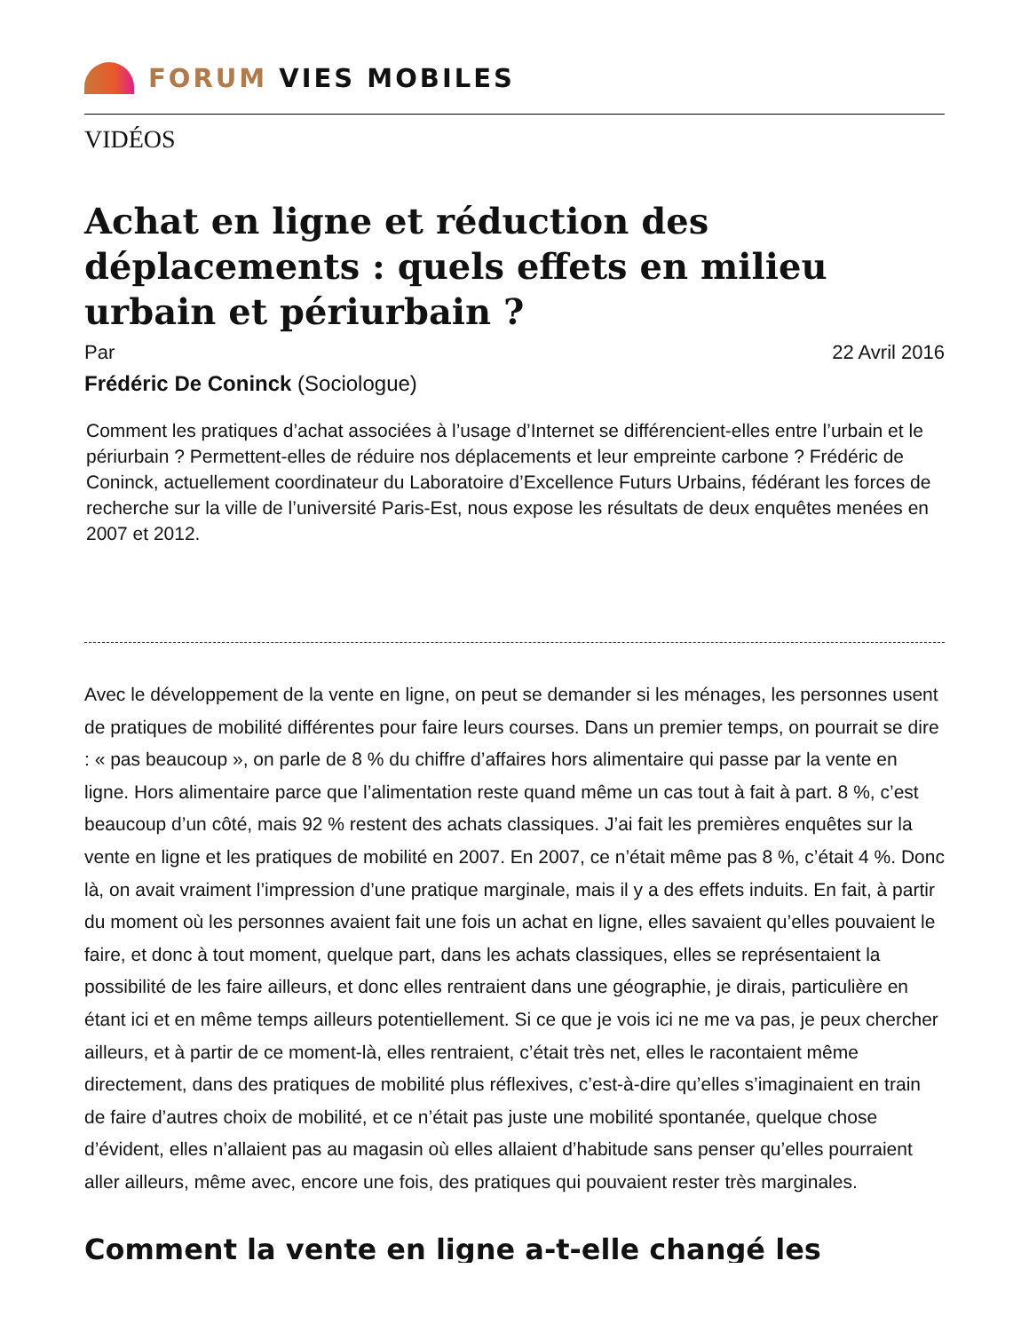FORUM VIES MOBILES
VIDÉOS
Achat en ligne et réduction des déplacements : quels effets en milieu urbain et périurbain ?
Par 22 Avril 2016
Frédéric De Coninck (Sociologue)
Comment les pratiques d’achat associées à l’usage d’Internet se différencient-elles entre l’urbain et le périurbain ? Permettent-elles de réduire nos déplacements et leur empreinte carbone ? Frédéric de Coninck, actuellement coordinateur du Laboratoire d’Excellence Futurs Urbains, fédérant les forces de recherche sur la ville de l’université Paris-Est, nous expose les résultats de deux enquêtes menées en 2007 et 2012.
Avec le développement de la vente en ligne, on peut se demander si les ménages, les personnes usent de pratiques de mobilité différentes pour faire leurs courses. Dans un premier temps, on pourrait se dire : « pas beaucoup », on parle de 8 % du chiffre d’affaires hors alimentaire qui passe par la vente en ligne. Hors alimentaire parce que l’alimentation reste quand même un cas tout à fait à part. 8 %, c’est beaucoup d’un côté, mais 92 % restent des achats classiques. J’ai fait les premières enquêtes sur la vente en ligne et les pratiques de mobilité en 2007. En 2007, ce n’était même pas 8 %, c’était 4 %. Donc là, on avait vraiment l’impression d’une pratique marginale, mais il y a des effets induits. En fait, à partir du moment où les personnes avaient fait une fois un achat en ligne, elles savaient qu’elles pouvaient le faire, et donc à tout moment, quelque part, dans les achats classiques, elles se représentaient la possibilité de les faire ailleurs, et donc elles rentraient dans une géographie, je dirais, particulière en étant ici et en même temps ailleurs potentiellement. Si ce que je vois ici ne me va pas, je peux chercher ailleurs, et à partir de ce moment-là, elles rentraient, c’était très net, elles le racontaient même directement, dans des pratiques de mobilité plus réflexives, c’est-à-dire qu’elles s’imaginaient en train de faire d’autres choix de mobilité, et ce n’était pas juste une mobilité spontanée, quelque chose d’évident, elles n’allaient pas au magasin où elles allaient d’habitude sans penser qu’elles pourraient aller ailleurs, même avec, encore une fois, des pratiques qui pouvaient rester très marginales.
Comment la vente en ligne a-t-elle changé les